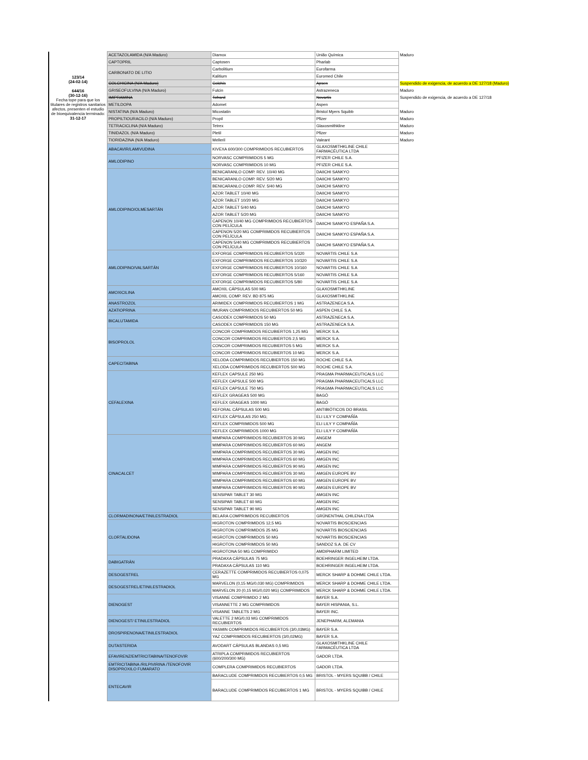| 123/14 (24-02-14) 644/16 (30-12-16) Fecha tope para que los titulares de registros sanitarios afectos, presenten el estudio de bioequivalencia terminado: 31-12-17 | ACETAZOLAMIDA (N/A Maduro) | Diamox | União Química | Maduro |
| | CAPTOPRIL | Captosen | Pharlab | |
| | CARBONATO DE LITIO | Carbolitium | Eurofarma | |
| | | Kalitium | Euromed Chile | |
| | COLCHICINA (N/A Maduro) | Colchis | Apsen | Suspendido de exigencia, de acuerdo a DE 127/18 (Maduro) |
| | GRISEOFULVINA (N/A Maduro) | Fulcin | Astrazeneca | Maduro |
| | IMIPRAMINA | Tofranil | Novartis | Suspendido de exigencia, de acuerdo a DE 127/18 |
| | METILDOPA | Adomet | Aspen | |
| | NISTATINA (N/A Maduro) | Micostatin | Bristol Myers Squibb | Maduro |
| | PROPILTIOURACILO (N/A Maduro) | Propil | Pfizer | Maduro |
| | TETRACICLINA (N/A Maduro) | Tetrex | Glaxosmithkline | Maduro |
| | TINIDAZOL (N/A Maduro) | Pletil | Pfizer | Maduro |
| | TIORIDAZINA (N/A Maduro) | Melleril | Valeant | Maduro |
| | ABACAVIR/LAMIVUDINA | KIVEXA 600/300 COMPRIMIDOS RECUBIERTOS | GLAXOSMITHKLINE CHILE FARMACÉUTICA LTDA | |
| | AMLODIPINO | NORVASC COMPRIMIDOS 5 MG | PFIZER CHILE S.A. | |
| | | NORVASC COMPRIMIDOS 10 MG | PFIZER CHILE S.A. | |
| | AMLODIPINO/OLMESARTÁN | BENICARANLO COMP. REV. 10/40 MG | DAIICHI SANKYO | |
| | | BENICARANLO COMP. REV. 5/20 MG | DAIICHI SANKYO | |
| | | BENICARANLO COMP. REV. 5/40 MG | DAIICHI SANKYO | |
| | | AZOR TABLET 10/40 MG | DAIICHI SANKYO | |
| | | AZOR TABLET 10/20 MG | DAIICHI SANKYO | |
| | | AZOR TABLET 5/40 MG | DAIICHI SANKYO | |
| | | AZOR TABLET 5/20 MG | DAIICHI SANKYO | |
| | | CAPENON 10/40 MG COMPRIMIDOS RECUBIERTOS CON PELÍCULA | DAIICHI SANKYO ESPAÑA S.A. | |
| | | CAPENON 5/20 MG COMPRIMIDOS RECUBIERTOS CON PELÍCULA | DAIICHI SANKYO ESPAÑA S.A. | |
| | | CAPENON 5/40 MG COMPRIMIDOS RECUBIERTOS CON PELÍCULA | DAIICHI SANKYO ESPAÑA S.A. | |
| | AMLODIPINO/VALSARTÁN | EXFORGE COMPRIMIDOS RECUBIERTOS 5/320 | NOVARTIS CHILE S.A | |
| | | EXFORGE COMPRIMIDOS RECUBIERTOS 10/320 | NOVARTIS CHILE S.A | |
| | | EXFORGE COMPRIMIDOS RECUBIERTOS 10/160 | NOVARTIS CHILE S.A | |
| | | EXFORGE COMPRIMIDOS RECUBIERTOS 5/160 | NOVARTIS CHILE S.A | |
| | | EXFORGE COMPRIMIDOS RECUBIERTOS 5/80 | NOVARTIS CHILE S.A | |
| | AMOXICILINA | AMOXIL CÁPSULAS 500 MG | GLAXOSMITHKLINE | |
| | | AMOXIL COMP. REV. BD 875 MG | GLAXOSMITHKLINE | |
| | ANASTROZOL | ARIMIDEX COMPRIMIDOS RECUBIERTOS 1 MG | ASTRAZENECA S.A. | |
| | AZATIOPRINA | IMURAN COMPRIMIDOS RECUBIERTOS 50 MG | ASPEN CHILE S.A. | |
| | BICALUTAMIDA | CASODEX COMPRIMIDOS 50 MG | ASTRAZENECA S.A. | |
| | | CASODEX COMPRIMIDOS 150 MG | ASTRAZENECA S.A. | |
| | BISOPROLOL | CONCOR COMPRIMIDOS RECUBIERTOS 1,25 MG | MERCK S.A. | |
| | | CONCOR COMPRIMIDOS RECUBIERTOS 2,5 MG | MERCK S.A. | |
| | | CONCOR COMPRIMIDOS RECUBIERTOS 5 MG | MERCK S.A. | |
| | | CONCOR COMPRIMIDOS RECUBIERTOS 10 MG | MERCK S.A. | |
| | CAPECITABINA | XELODA COMPRIMIDOS RECUBIERTOS 150 MG | ROCHE CHILE S.A. | |
| | | XELODA COMPRIMIDOS RECUBIERTOS 500 MG | ROCHE CHILE S.A. | |
| | CEFALEXINA | KEFLEX CAPSULE 250 MG | PRAGMA PHARMACEUTICALS LLC | |
| | | KEFLEX CAPSULE 500 MG | PRAGMA PHARMACEUTICALS LLC | |
| | | KEFLEX CAPSULE 750 MG | PRAGMA PHARMACEUTICALS LLC | |
| | | KEFLEX GRAGEAS 500 MG | BAGÓ | |
| | | KEFLEX GRAGEAS 1000 MG | BAGÓ | |
| | | KEFORAL CÁPSULAS 500 MG | ANTIBIÓTICOS DO BRASIL | |
| | | KEFLEX CÁPSULAS 250 MG; | ELI LILY Y COMPAÑÍA | |
| | | KEFLEX COMPRIMIDOS 500 MG | ELI LILY Y COMPAÑÍA | |
| | | KEFLEX COMPRIMIDOS 1000 MG | ELI LILY Y COMPAÑÍA | |
| | CINACALCET | MIMPARA COMPRIMIDOS RECUBIERTOS 30 MG | ANGEM | |
| | | MIMPARA COMPRIMIDOS RECUBIERTOS 60 MG | ANGEM | |
| | | MIMPARA COMPRIMIDOS RECUBIERTOS 30 MG | AMGEN INC | |
| | | MIMPARA COMPRIMIDOS RECUBIERTOS 60 MG | AMGEN INC | |
| | | MIMPARA COMPRIMIDOS RECUBIERTOS 90 MG | AMGEN INC | |
| | | MIMPARA COMPRIMIDOS RECUBIERTOS 30 MG | AMGEN EUROPE BV | |
| | | MIMPARA COMPRIMIDOS RECUBIERTOS 60 MG | AMGEN EUROPE BV | |
| | | MIMPARA COMPRIMIDOS RECUBIERTOS 90 MG | AMGEN EUROPE BV | |
| | | SENSIPAR TABLET 30 MG | AMGEN INC | |
| | | SENSIPAR TABLET 60 MG | AMGEN INC | |
| | | SENSIPAR TABLET 90 MG | AMGEN INC | |
| | CLORMADINONA/ETINILESTRADIOL | BELARA COMPRIMIDOS RECUBIERTOS | GRÜNENTHAL CHILENA LTDA | |
| | CLORTALIDONA | HIGROTON COMPRIMIDOS 12,5 MG | NOVARTIS BIOSCIENCIAS | |
| | | HIGROTON COMPRIMIDOS 25 MG | NOVARTIS BIOSCIENCIAS | |
| | | HIGROTON COMPRIMIDOS 50 MG | NOVARTIS BIOSCIENCIAS | |
| | | HIGROTON COMPRIMIDOS 50 MG | SANDOZ S.A. DE CV | |
| | | HIGROTONA 50 MG COMPRIMIDO | AMDIPHARM LIMITED | |
| | DABIGATRÁN | PRADAXA CÁPSULAS 75 MG | BOEHRINGER INGELHEIM LTDA. | |
| | | PRADAXA CÁPSULAS 110 MG | BOEHRINGER INGELHEIM LTDA. | |
| | DESOGESTREL | CERAZETTE COMPRIMIDOS RECUBIERTOS 0,075 MG | MERCK SHARP & DOHME CHILE LTDA. | |
| | DESOGESTREL/ETINILESTRADIOL | MARVELON (0,15 MG/0,030 MG) COMPRIMIDOS | MERCK SHARP & DOHME CHILE LTDA. | |
| | | MARVELON 20 (0,15 MG/0,020 MG) COMPRIMIDOS | MERCK SHARP & DOHME CHILE LTDA. | |
| | DIENOGEST | VISANNE COMPRIMIDO 2 MG | BAYER S.A. | |
| | | VISANNETTE 2 MG COMPRIMIDOS | BAYER HISPANIA, S.L. | |
| | | VISANNE TABLETS 2 MG | BAYER INC. | |
| | DIENOGEST/ ETINILESTRADIOL | VALETTE 2 MG/0,03 MG COMPRIMIDOS RECUBIERTOS | JENEPHARM, ALEMANIA | |
| | DROSPIRENONA/ETINILESTRADIOL | YASMIN COMPRIMIDOS RECUBIERTOS (3/0,03MG) | BAYER S.A. | |
| | | YAZ COMPRIMIDOS RECUBIERTOS (3/0,02MG) | BAYER S.A. | |
| | DUTASTERIDA | AVODART CÁPSULAS BLANDAS 0,5 MG | GLAXOSMITHKLINE CHILE FARMACÉUTICA LTDA | |
| | EFAVIRENZ/EMTRICITABINA/TENOFOVIR | ATRIPLA COMPRIMIDOS RECUBIERTOS (600/200/300 MG) | GADOR LTDA. | |
| | EMTRICITABINA /RILPIVIRINA /TENOFOVIR DISOPROXILO FUMARATO | COMPLERA COMPRIMIDOS RECUBIERTOS | GADOR LTDA. | |
| | ENTECAVIR | BARACLUDE COMPRIMIDOS RECUBIERTOS 0,5 MG | BRISTOL - MYERS SQUIBB / CHILE | |
| | | BARACLUDE COMPRIMIDOS RECUBIERTOS 1 MG | BRISTOL - MYERS SQUIBB / CHILE | |